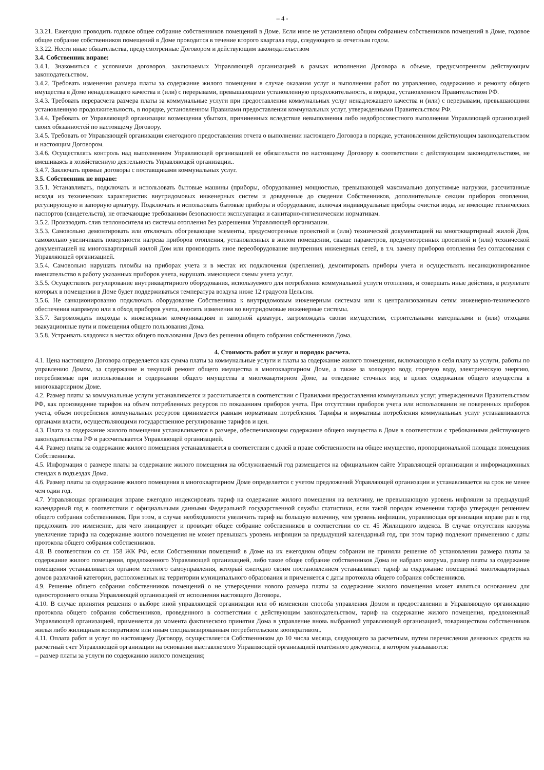– 4 -
3.3.21. Ежегодно проводить годовое общее собрание собственников помещений в Доме. Если иное не установлено общим собранием собственников помещений в Доме, годовое общее собрание собственников помещений в Доме проводится в течение второго квартала года, следующего за отчетным годом.
3.3.22. Нести иные обязательства, предусмотренные Договором и действующим законодательством
3.4. Собственник вправе:
3.4.1. Знакомиться с условиями договоров, заключаемых Управляющей организацией в рамках исполнения Договора в объеме, предусмотренном действующим законодательством.
3.4.2. Требовать изменения размера платы за содержание жилого помещения в случае оказания услуг и выполнения работ по управлению, содержанию и ремонту общего имущества в Доме ненадлежащего качества и (или) с перерывами, превышающими установленную продолжительность, в порядке, установленном Правительством РФ.
3.4.3. Требовать перерасчета размера платы за коммунальные услуги при предоставлении коммунальных услуг ненадлежащего качества и (или) с перерывами, превышающими установленную продолжительность, в порядке, установленном Правилами предоставления коммунальных услуг, утвержденными Правительством РФ.
3.4.4. Требовать от Управляющей организации возмещения убытков, причиненных вследствие невыполнения либо недобросовестного выполнения Управляющей организацией своих обязанностей по настоящему Договору.
3.4.5. Требовать от Управляющей организации ежегодного предоставления отчета о выполнении настоящего Договора в порядке, установленном действующим законодательством и настоящим Договором.
3.4.6. Осуществлять контроль над выполнением Управляющей организацией ее обязательств по настоящему Договору в соответствии с действующим законодательством, не вмешиваясь в хозяйственную деятельность Управляющей организации..
3.4.7. Заключать прямые договоры с поставщиками коммунальных услуг.
3.5. Собственник не вправе:
3.5.1. Устанавливать, подключать и использовать бытовые машины (приборы, оборудование) мощностью, превышающей максимально допустимые нагрузки, рассчитанные исходя из технических характеристик внутридомовых инженерных систем и доведенные до сведения Собственников, дополнительные секции приборов отопления, регулирующую и запорную арматуру. Подключать и использовать бытовые приборы и оборудование, включая индивидуальные приборы очистки воды, не имеющие технических паспортов (свидетельств), не отвечающие требованиям безопасности эксплуатации и санитарно-гигиеническим нормативам.
3.5.2. Производить слив теплоносителя из системы отопления без разрешения Управляющей организации.
3.5.3. Самовольно демонтировать или отключать обогревающие элементы, предусмотренные проектной и (или) технической документацией на многоквартирный жилой Дом, самовольно увеличивать поверхности нагрева приборов отопления, установленных в жилом помещении, свыше параметров, предусмотренных проектной и (или) технической документацией на многоквартирный жилой Дом или производить иное переоборудование внутренних инженерных сетей, в т.ч. замену приборов отопления без согласования с Управляющей организацией.
3.5.4. Самовольно нарушать пломбы на приборах учета и в местах их подключения (крепления), демонтировать приборы учета и осуществлять несанкционированное вмешательство в работу указанных приборов учета, нарушать имеющиеся схемы учета услуг.
3.5.5. Осуществлять регулирование внутриквартирного оборудования, используемого для потребления коммунальной услуги отопления, и совершать иные действия, в результате которых в помещении в Доме будет поддерживаться температура воздуха ниже 12 градусов Цельсия.
3.5.6. Не санкционированно подключать оборудование Собственника к внутридомовым инженерным системам или к централизованным сетям инженерно-технического обеспечения напрямую или в обход приборов учета, вносить изменения во внутридомовые инженерные системы.
3.5.7. Загромождать подходы к инженерным коммуникациям и запорной арматуре, загромождать своим имуществом, строительными материалами и (или) отходами эвакуационные пути и помещения общего пользования Дома.
3.5.8. Устраивать кладовки в местах общего пользования Дома без решения общего собрания собственников Дома.
4. Стоимость работ и услуг и порядок расчета.
4.1. Цена настоящего Договора определяется как сумма платы за коммунальные услуги и платы за содержание жилого помещения, включающую в себя плату за услуги, работы по управлению Домом, за содержание и текущий ремонт общего имущества в многоквартирном Доме, а также за холодную воду, горячую воду, электрическую энергию, потребляемые при использовании и содержании общего имущества в многоквартирном Доме, за отведение сточных вод в целях содержания общего имущества в многоквартирном Доме.
4.2. Размер платы за коммунальные услуги устанавливается и рассчитывается в соответствии с Правилами предоставления коммунальных услуг, утвержденными Правительством РФ, как произведение тарифов на объем потребленных ресурсов по показаниям приборов учета. При отсутствии приборов учета или использовании не поверенных приборов учета, объем потребления коммунальных ресурсов принимается равным нормативам потребления. Тарифы и нормативы потребления коммунальных услуг устанавливаются органами власти, осуществляющими государственное регулирование тарифов и цен.
4.3. Плата за содержание жилого помещения устанавливается в размере, обеспечивающем содержание общего имущества в Доме в соответствии с требованиями действующего законодательства РФ и рассчитывается Управляющей организацией.
4.4. Размер платы за содержание жилого помещения устанавливается в соответствии с долей в праве собственности на общее имущество, пропорциональной площади помещения Собственника.
4.5. Информация о размере платы за содержание жилого помещения на обслуживаемый год размещается на официальном сайте Управляющей организации и информационных стендах в подъездах Дома.
4.6. Размер платы за содержание жилого помещения в многоквартирном Доме определяется с учетом предложений Управляющей организации и устанавливается на срок не менее чем один год.
4.7. Управляющая организация вправе ежегодно индексировать тариф на содержание жилого помещения на величину, не превышающую уровень инфляции за предыдущий календарный год в соответствии с официальными данными Федеральной государственной службы статистики, если такой порядок изменения тарифа утвержден решением общего собрания собственников. При этом, в случае необходимости увеличить тариф на большую величину, чем уровень инфляции, управляющая организация вправе раз в год предложить это изменение, для чего инициирует и проводит общее собрание собственников в соответствии со ст. 45 Жилищного кодекса. В случае отсутствия кворума увеличение тарифа на содержание жилого помещения не может превышать уровень инфляции за предыдущий календарный год, при этом тариф подлежит применению с даты протокола общего собрания собственников.
4.8. В соответствии со ст. 158 ЖК РФ, если Собственники помещений в Доме на их ежегодном общем собрании не приняли решение об установлении размера платы за содержание жилого помещения, предложенного Управляющей организацией, либо такое общее собрание собственников Дома не набрало кворума, размер платы за содержание помещения устанавливается органом местного самоуправления, который ежегодно своим постановлением устанавливает тариф за содержание помещений многоквартирных домов различной категории, расположенных на территории муниципального образования и применяется с даты протокола общего собрания собственников.
4.9. Решение общего собрания собственников помещений о не утверждении нового размера платы за содержание жилого помещения может являться основанием для одностороннего отказа Управляющей организацией от исполнения настоящего Договора.
4.10. В случае принятия решения о выборе иной управляющей организации или об изменении способа управления Домом и предоставлении в Управляющую организацию протокола общего собрания собственников, проведенного в соответствии с действующим законодательством, тариф на содержание жилого помещения, предложенный Управляющей организацией, применяется до момента фактического принятия Дома в управление вновь выбранной управляющей организацией, товариществом собственников жилья либо жилищным кооперативом или иным специализированным потребительским кооперативом..
4.11. Оплата работ и услуг по настоящему Договору, осуществляется Собственником до 10 числа месяца, следующего за расчетным, путем перечисления денежных средств на расчетный счет Управляющей организации на основании выставляемого Управляющей организацией платёжного документа, в котором указываются:
– размер платы за услуги по содержанию жилого помещения;